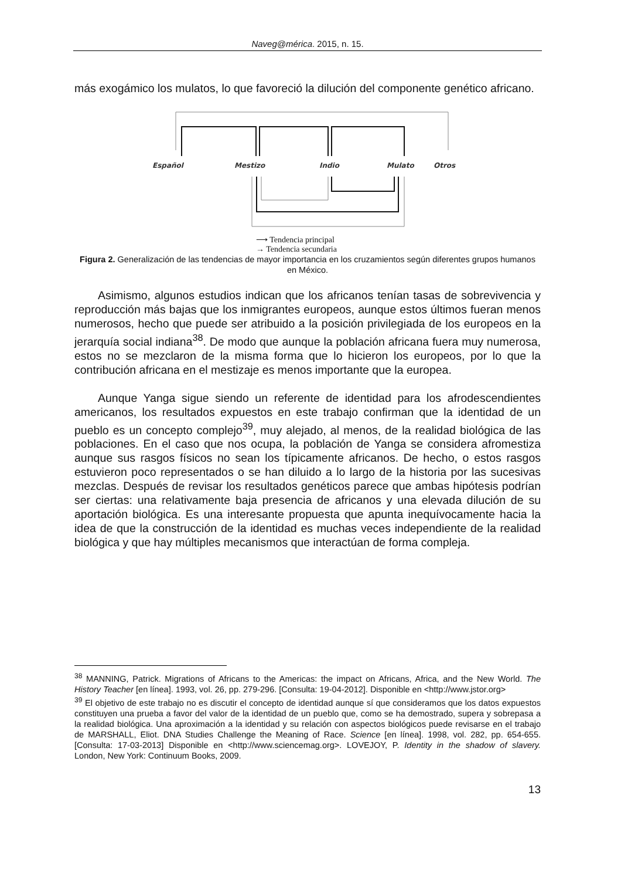Naveg@mérica. 2015, n. 15.
más exogámico los mulatos, lo que favoreció la dilución del componente genético africano.
Español
Mestizo
Indio
Mulato
Otros
⟶ Tendencia principal
→ Tendencia secundaria
Figura 2. Generalización de las tendencias de mayor importancia en los cruzamientos según diferentes grupos humanos en México.
Asimismo, algunos estudios indican que los africanos tenían tasas de sobrevivencia y reproducción más bajas que los inmigrantes europeos, aunque estos últimos fueran menos numerosos, hecho que puede ser atribuido a la posición privilegiada de los europeos en la jerarquía social indiana<sup>38</sup>. De modo que aunque la población africana fuera muy numerosa, estos no se mezclaron de la misma forma que lo hicieron los europeos, por lo que la contribución africana en el mestizaje es menos importante que la europea.
Aunque Yanga sigue siendo un referente de identidad para los afrodescendientes americanos, los resultados expuestos en este trabajo confirman que la identidad de un pueblo es un concepto complejo<sup>39</sup>, muy alejado, al menos, de la realidad biológica de las poblaciones. En el caso que nos ocupa, la población de Yanga se considera afromestiza aunque sus rasgos físicos no sean los típicamente africanos. De hecho, o estos rasgos estuvieron poco representados o se han diluido a lo largo de la historia por las sucesivas mezclas. Después de revisar los resultados genéticos parece que ambas hipótesis podrían ser ciertas: una relativamente baja presencia de africanos y una elevada dilución de su aportación biológica. Es una interesante propuesta que apunta inequívocamente hacia la idea de que la construcción de la identidad es muchas veces independiente de la realidad biológica y que hay múltiples mecanismos que interactúan de forma compleja.
<sup>38</sup> MANNING, Patrick. Migrations of Africans to the Americas: the impact on Africans, Africa, and the New World. The History Teacher [en línea]. 1993, vol. 26, pp. 279-296. [Consulta: 19-04-2012]. Disponible en <http://www.jstor.org>
<sup>39</sup> El objetivo de este trabajo no es discutir el concepto de identidad aunque sí que consideramos que los datos expuestos constituyen una prueba a favor del valor de la identidad de un pueblo que, como se ha demostrado, supera y sobrepasa a la realidad biológica. Una aproximación a la identidad y su relación con aspectos biológicos puede revisarse en el trabajo de MARSHALL, Eliot. DNA Studies Challenge the Meaning of Race. Science [en línea]. 1998, vol. 282, pp. 654-655. [Consulta: 17-03-2013] Disponible en <http://www.sciencemag.org>. LOVEJOY, P. Identity in the shadow of slavery. London, New York: Continuum Books, 2009.
13